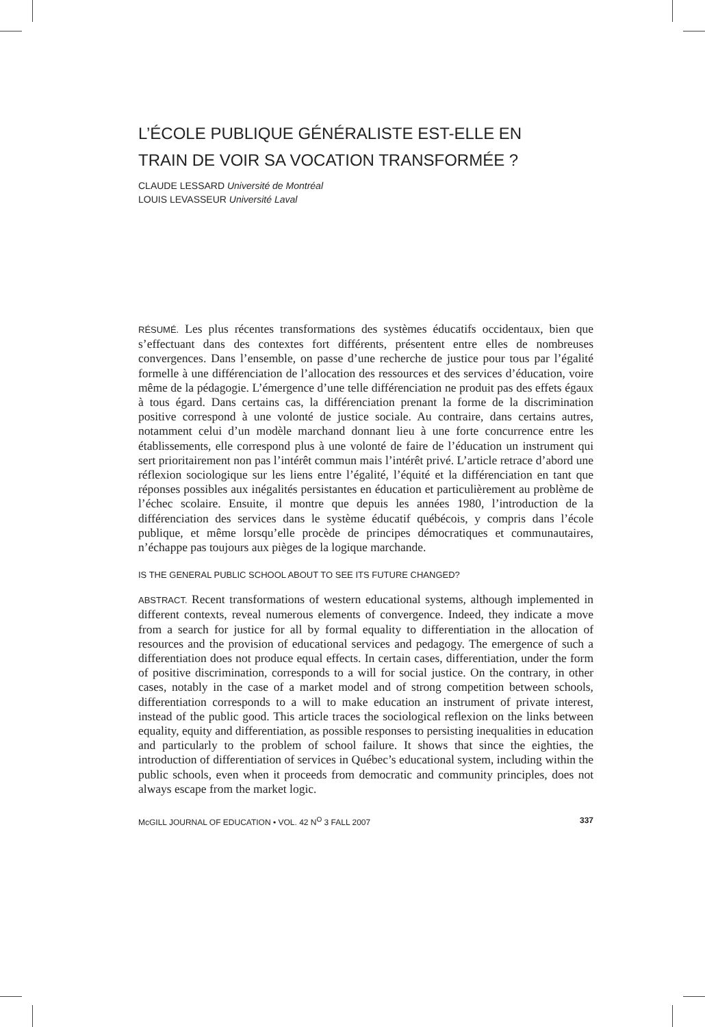L’ÉCOLE PUBLIQUE GÉNÉRALISTE EST-ELLE EN
TRAIN DE VOIR SA VOCATION TRANSFORMÉE ?
CLAUDE LESSARD Université de Montréal
LOUIS LEVASSEUR Université Laval
RÉSUMÉ. Les plus récentes transformations des systèmes éducatifs occidentaux, bien que s’effectuant dans des contextes fort différents, présentent entre elles de nombreuses convergences. Dans l’ensemble, on passe d’une recherche de justice pour tous par l’égalité formelle à une différenciation de l’allocation des ressources et des services d’éducation, voire même de la pédagogie. L’émergence d’une telle différenciation ne produit pas des effets égaux à tous égard. Dans certains cas, la différenciation prenant la forme de la discrimination positive correspond à une volonté de justice sociale. Au contraire, dans certains autres, notamment celui d’un modèle marchand donnant lieu à une forte concurrence entre les établissements, elle correspond plus à une volonté de faire de l’éducation un instrument qui sert prioritairement non pas l’intérêt commun mais l’intérêt privé. L’article retrace d’abord une réflexion sociologique sur les liens entre l’égalité, l’équité et la différenciation en tant que réponses possibles aux inégalités persistantes en éducation et particulièrement au problème de l’échec scolaire. Ensuite, il montre que depuis les années 1980, l’introduction de la différenciation des services dans le système éducatif québécois, y compris dans l’école publique, et même lorsqu’elle procède de principes démocratiques et communautaires, n’échappe pas toujours aux pièges de la logique marchande.
IS THE GENERAL PUBLIC SCHOOL ABOUT TO SEE ITS FUTURE CHANGED?
ABSTRACT. Recent transformations of western educational systems, although implemented in different contexts, reveal numerous elements of convergence. Indeed, they indicate a move from a search for justice for all by formal equality to differentiation in the allocation of resources and the provision of educational services and pedagogy. The emergence of such a differentiation does not produce equal effects. In certain cases, differentiation, under the form of positive discrimination, corresponds to a will for social justice. On the contrary, in other cases, notably in the case of a market model and of strong competition between schools, differentiation corresponds to a will to make education an instrument of private interest, instead of the public good. This article traces the sociological reflexion on the links between equality, equity and differentiation, as possible responses to persisting inequalities in education and particularly to the problem of school failure. It shows that since the eighties, the introduction of differentiation of services in Québec’s educational system, including within the public schools, even when it proceeds from democratic and community principles, does not always escape from the market logic.
McGILL JOURNAL OF EDUCATION • VOL. 42 N<sup>O</sup> 3 FALL 2007 337